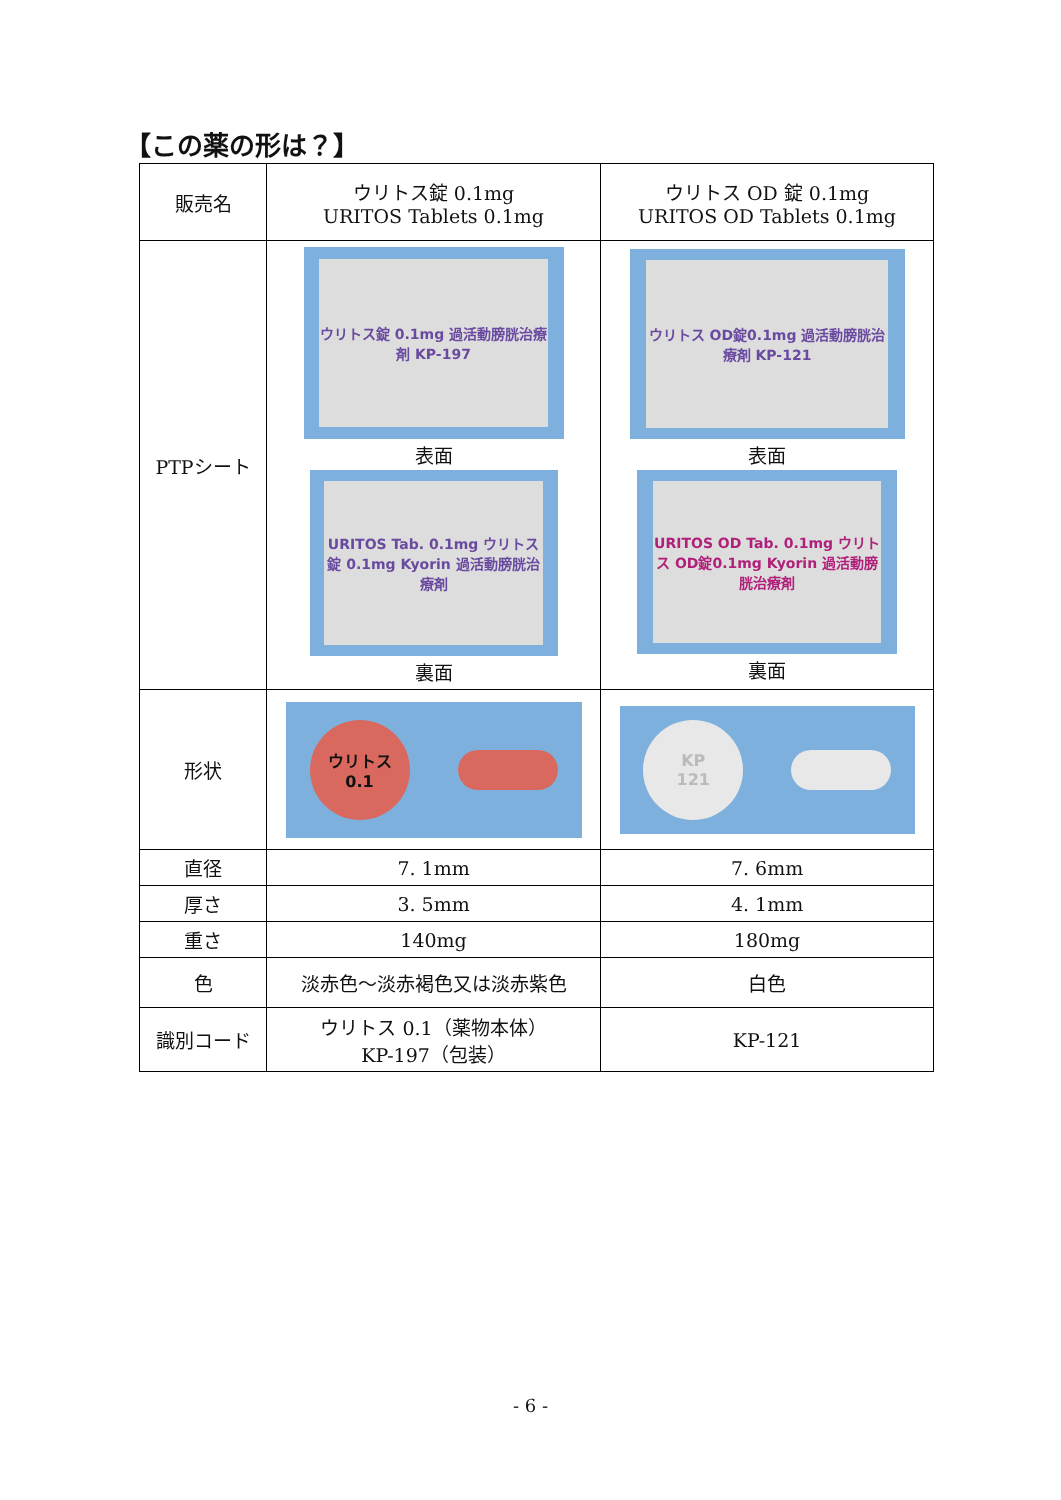【この薬の形は？】
| 販売名 | ウリトス錠 0.1mg URITOS Tablets 0.1mg | ウリトス OD 錠 0.1mg URITOS OD Tablets 0.1mg |
| PTPシート | ウリトス錠 0.1mg 過活動膀胱治療剤 KP-197 表面 URITOS Tab. 0.1mg ウリトス錠 0.1mg Kyorin 過活動膀胱治療剤 裏面 | ウリトス OD錠0.1mg 過活動膀胱治療剤 KP-121 表面 URITOS OD Tab. 0.1mg ウリトス OD錠0.1mg Kyorin 過活動膀胱治療剤 裏面 |
| 形状 | ウリトス 0.1 | KP 121 |
| 直径 | 7. 1mm | 7. 6mm |
| 厚さ | 3. 5mm | 4. 1mm |
| 重さ | 140mg | 180mg |
| 色 | 淡赤色～淡赤褐色又は淡赤紫色 | 白色 |
| 識別コード | ウリトス 0.1（薬物本体） KP-197（包装） | KP-121 |
- 6 -